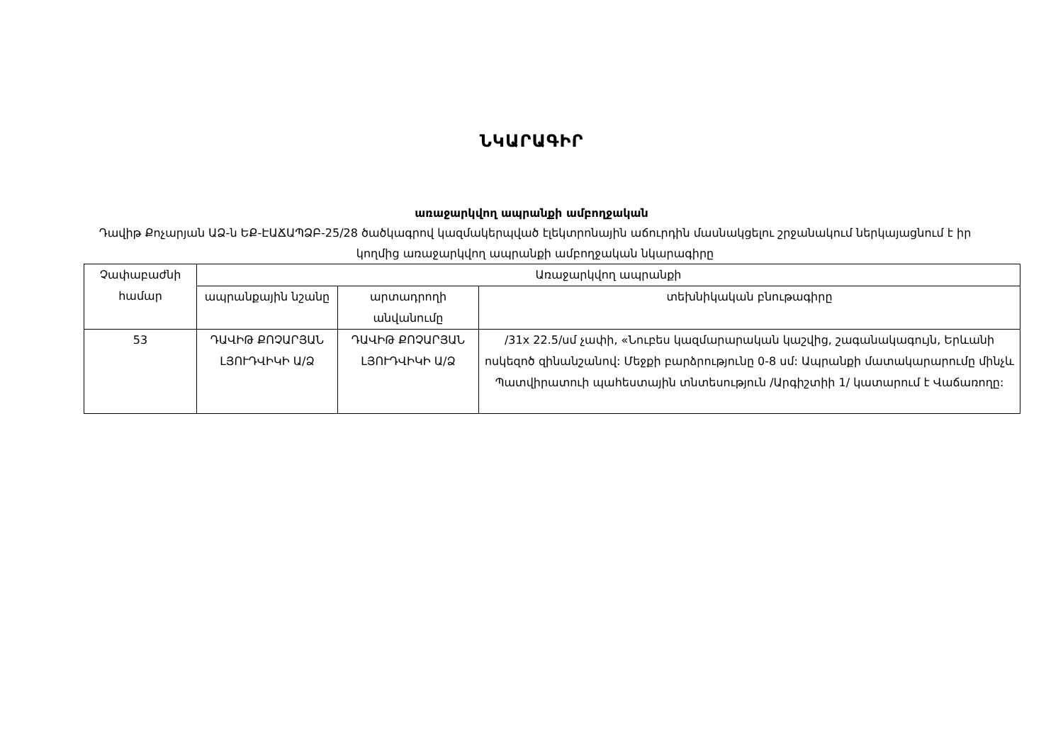ՆԿԱՐԱԳԻՐ
առաջարկվող ապրանքի ամբողջական
Դավիթ Քոչարյան ԱՁ-ն ԵՔ-ԷԱՃԱՊՁԲ-25/28 ծածկագրով կազմակերպված էլեկտրոնային աճուրդին մասնակցելու շրջանակում ներկայացնում է իր կողմից առաջարկվող ապրանքի ամբողջական նկարագիրը
| Չափաբաժնի համար | Առաջարկվող ապրանքի | | |
| --- | --- | --- | --- |
| | ապրանքային նշանը | արտադրողի անվանումը | տեխնիկական բնութագիրը |
| 53 | ԴԱՎԻԹ ՔՈՉԱՐՅԱՆ ԼՅՈՒԴՎԻԿԻ Ա/Ձ | ԴԱՎԻԹ ՔՈՉԱՐՅԱՆ ԼՅՈՒԴՎԻԿԻ Ա/Ձ | /31x 22.5/սմ չափի, «Նուբես կազմարարական կաշվից, շագանակագույն, Երևանի ոսկեզոծ զինանշանով: Մեջքի բարձրությունը 0-8 սմ: Ապրանքի մատակարարումը մինչև Պատվիրատուի պահեստային տնտեսություն /Արգիշտիի 1/ կատարում է Վաճառողը: |